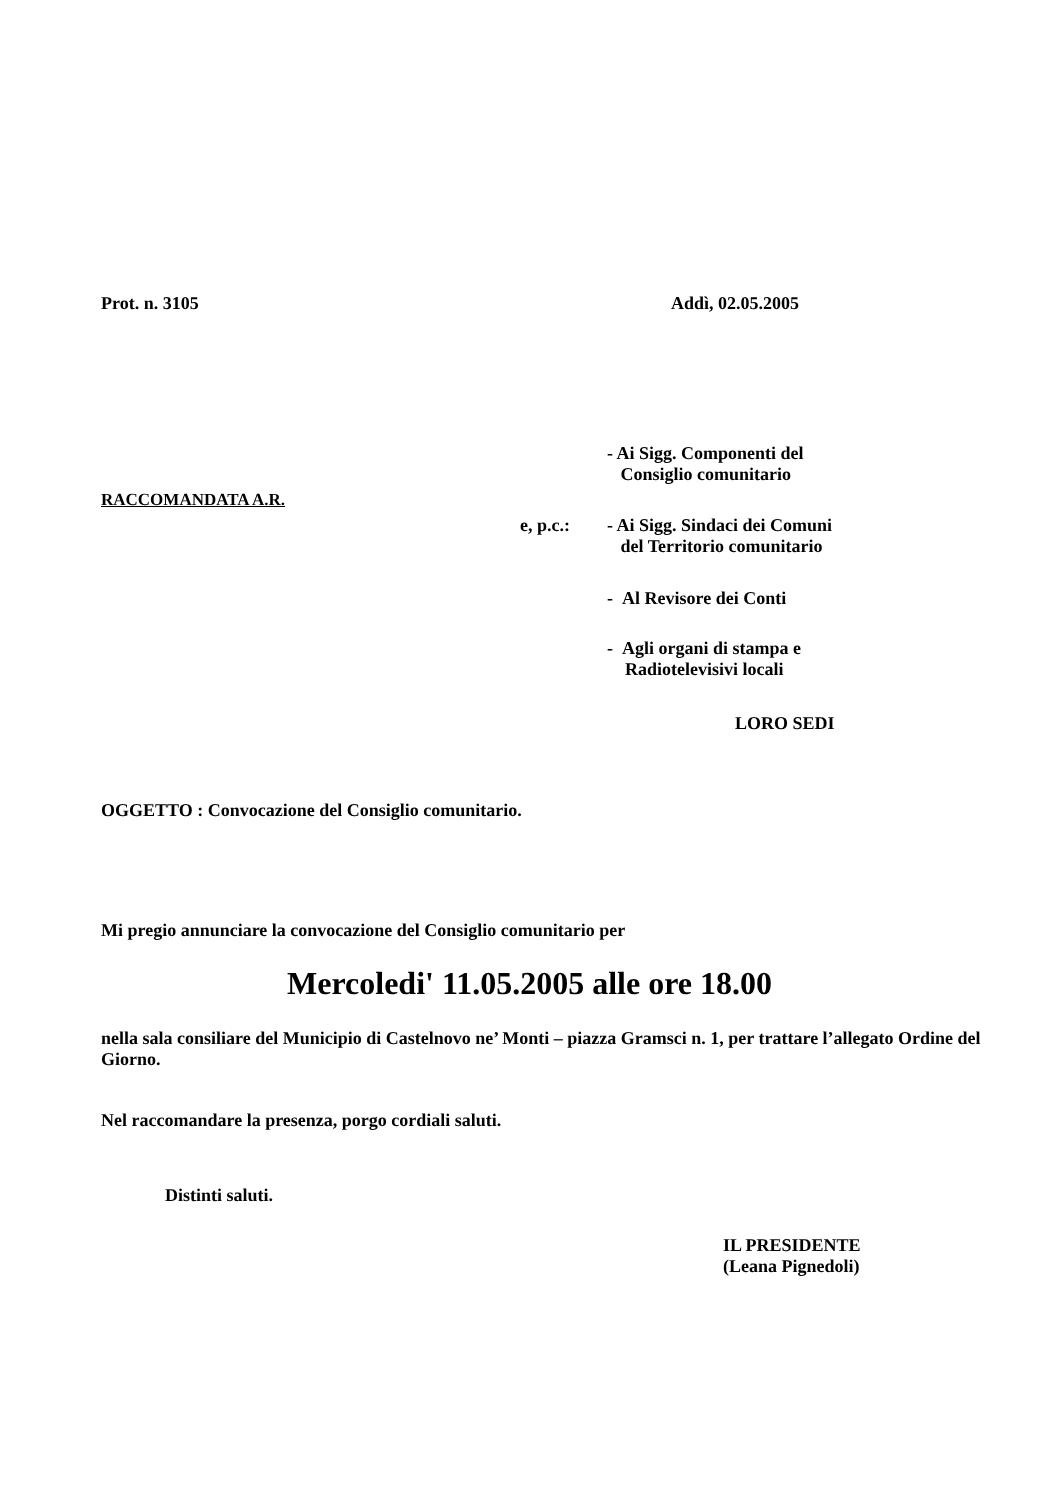Prot. n. 3105 Addì, 02.05.2005
- Ai Sigg. Componenti del
Consiglio comunitario
RACCOMANDATA A.R.
e, p.c.:
- Ai Sigg. Sindaci dei Comuni
del Territorio comunitario
- Al Revisore dei Conti
- Agli organi di stampa e
Radiotelevisivi locali
LORO SEDI
OGGETTO : Convocazione del Consiglio comunitario.
Mi pregio annunciare la convocazione del Consiglio comunitario per
Mercoledi' 11.05.2005 alle ore 18.00
nella sala consiliare del Municipio di Castelnovo ne’ Monti – piazza Gramsci n. 1, per trattare l’allegato Ordine del Giorno.
Nel raccomandare la presenza, porgo cordiali saluti.
Distinti saluti.
IL PRESIDENTE
(Leana Pignedoli)